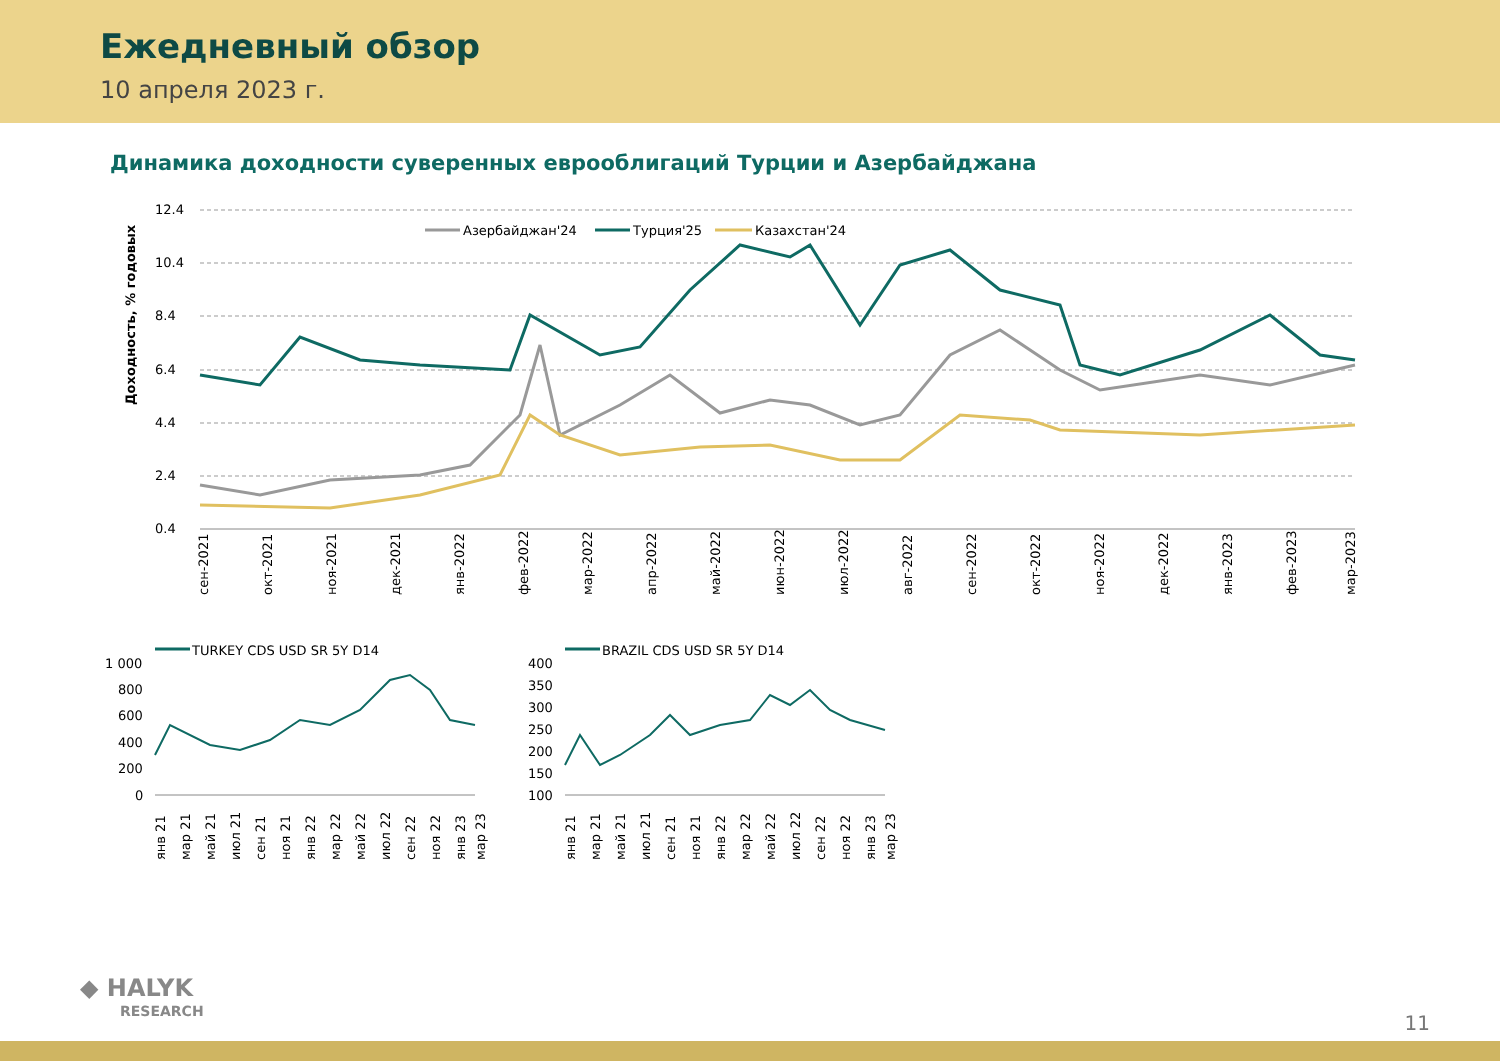Ежедневный обзор
10 апреля 2023 г.
Динамика доходности суверенных еврооблигаций Турции и Азербайджана
Доходность, % годовых
12.4
10.4
8.4
6.4
4.4
2.4
0.4
Азербайджан'24
Турция'25
Казахстан'24
сен-2021
окт-2021
ноя-2021
дек-2021
янв-2022
фев-2022
мар-2022
апр-2022
май-2022
июн-2022
июл-2022
авг-2022
сен-2022
окт-2022
ноя-2022
дек-2022
янв-2023
фев-2023
мар-2023
TURKEY CDS USD SR 5Y D14
1 000
800
600
400
200
0
BRAZIL CDS USD SR 5Y D14
400
350
300
250
200
150
100
янв 21
мар 21
май 21
июл 21
сен 21
ноя 21
янв 22
мар 22
май 22
июл 22
сен 22
ноя 22
янв 23
мар 23
янв 21
мар 21
май 21
июл 21
сен 21
ноя 21
янв 22
мар 22
май 22
июл 22
сен 22
ноя 22
янв 23
мар 23
◆ HALYK
RESEARCH
11